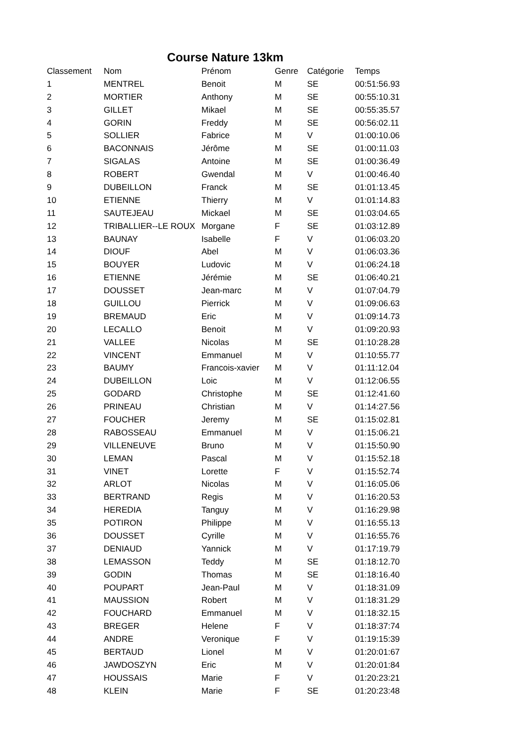Course Nature 13km
| Classement | Nom | Prénom | Genre | Catégorie | Temps |
| --- | --- | --- | --- | --- | --- |
| 1 | MENTREL | Benoit | M | SE | 00:51:56.93 |
| 2 | MORTIER | Anthony | M | SE | 00:55:10.31 |
| 3 | GILLET | Mikael | M | SE | 00:55:35.57 |
| 4 | GORIN | Freddy | M | SE | 00:56:02.11 |
| 5 | SOLLIER | Fabrice | M | V | 01:00:10.06 |
| 6 | BACONNAIS | Jérôme | M | SE | 01:00:11.03 |
| 7 | SIGALAS | Antoine | M | SE | 01:00:36.49 |
| 8 | ROBERT | Gwendal | M | V | 01:00:46.40 |
| 9 | DUBEILLON | Franck | M | SE | 01:01:13.45 |
| 10 | ETIENNE | Thierry | M | V | 01:01:14.83 |
| 11 | SAUTEJEAU | Mickael | M | SE | 01:03:04.65 |
| 12 | TRIBALLIER--LE ROUX | Morgane | F | SE | 01:03:12.89 |
| 13 | BAUNAY | Isabelle | F | V | 01:06:03.20 |
| 14 | DIOUF | Abel | M | V | 01:06:03.36 |
| 15 | BOUYER | Ludovic | M | V | 01:06:24.18 |
| 16 | ETIENNE | Jérémie | M | SE | 01:06:40.21 |
| 17 | DOUSSET | Jean-marc | M | V | 01:07:04.79 |
| 18 | GUILLOU | Pierrick | M | V | 01:09:06.63 |
| 19 | BREMAUD | Eric | M | V | 01:09:14.73 |
| 20 | LECALLO | Benoit | M | V | 01:09:20.93 |
| 21 | VALLEE | Nicolas | M | SE | 01:10:28.28 |
| 22 | VINCENT | Emmanuel | M | V | 01:10:55.77 |
| 23 | BAUMY | Francois-xavier | M | V | 01:11:12.04 |
| 24 | DUBEILLON | Loic | M | V | 01:12:06.55 |
| 25 | GODARD | Christophe | M | SE | 01:12:41.60 |
| 26 | PRINEAU | Christian | M | V | 01:14:27.56 |
| 27 | FOUCHER | Jeremy | M | SE | 01:15:02.81 |
| 28 | RABOSSEAU | Emmanuel | M | V | 01:15:06.21 |
| 29 | VILLENEUVE | Bruno | M | V | 01:15:50.90 |
| 30 | LEMAN | Pascal | M | V | 01:15:52.18 |
| 31 | VINET | Lorette | F | V | 01:15:52.74 |
| 32 | ARLOT | Nicolas | M | V | 01:16:05.06 |
| 33 | BERTRAND | Regis | M | V | 01:16:20.53 |
| 34 | HEREDIA | Tanguy | M | V | 01:16:29.98 |
| 35 | POTIRON | Philippe | M | V | 01:16:55.13 |
| 36 | DOUSSET | Cyrille | M | V | 01:16:55.76 |
| 37 | DENIAUD | Yannick | M | V | 01:17:19.79 |
| 38 | LEMASSON | Teddy | M | SE | 01:18:12.70 |
| 39 | GODIN | Thomas | M | SE | 01:18:16.40 |
| 40 | POUPART | Jean-Paul | M | V | 01:18:31.09 |
| 41 | MAUSSION | Robert | M | V | 01:18:31.29 |
| 42 | FOUCHARD | Emmanuel | M | V | 01:18:32.15 |
| 43 | BREGER | Helene | F | V | 01:18:37:74 |
| 44 | ANDRE | Veronique | F | V | 01:19:15:39 |
| 45 | BERTAUD | Lionel | M | V | 01:20:01:67 |
| 46 | JAWDOSZYN | Eric | M | V | 01:20:01:84 |
| 47 | HOUSSAIS | Marie | F | V | 01:20:23:21 |
| 48 | KLEIN | Marie | F | SE | 01:20:23:48 |